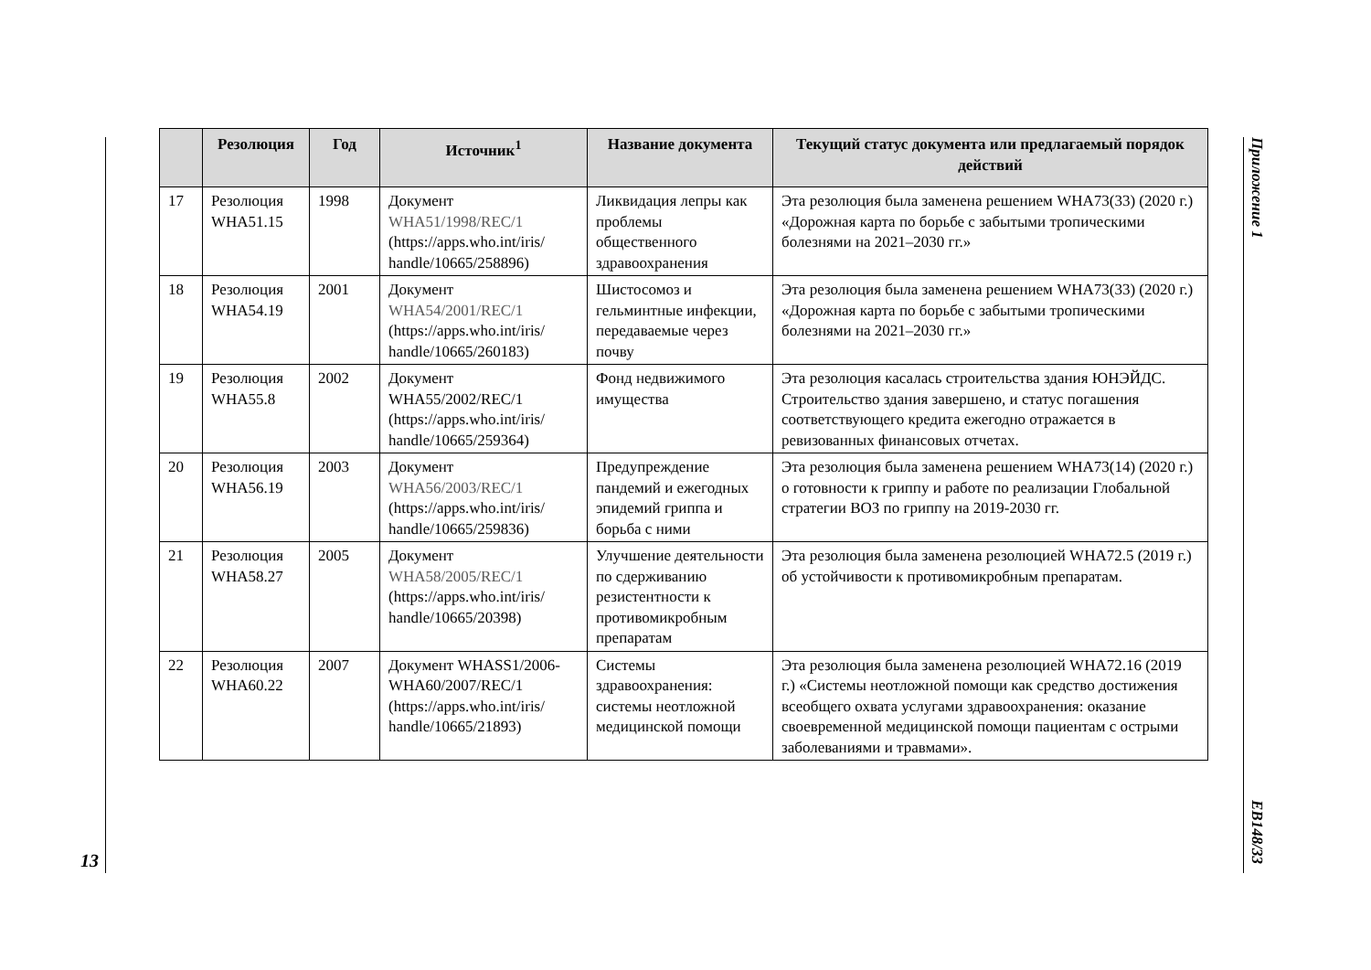Приложение 1
EB148/33
| | Резолюция | Год | Источник<sup>1</sup> | Название документа | Текущий статус документа или предлагаемый порядок действий |
| --- | --- | --- | --- | --- | --- |
| 17 | Резолюция WHA51.15 | 1998 | Документ WHA51/1998/REC/1 (https://apps.who.int/iris/ handle/10665/258896) | Ликвидация лепры как проблемы общественного здравоохранения | Эта резолюция была заменена решением WHA73(33) (2020 г.) «Дорожная карта по борьбе с забытыми тропическими болезнями на 2021–2030 гг.» |
| 18 | Резолюция WHA54.19 | 2001 | Документ WHA54/2001/REC/1 (https://apps.who.int/iris/ handle/10665/260183) | Шистосомоз и гельминтные инфекции, передаваемые через почву | Эта резолюция была заменена решением WHA73(33) (2020 г.) «Дорожная карта по борьбе с забытыми тропическими болезнями на 2021–2030 гг.» |
| 19 | Резолюция WHA55.8 | 2002 | Документ WHA55/2002/REC/1 (https://apps.who.int/iris/ handle/10665/259364) | Фонд недвижимого имущества | Эта резолюция касалась строительства здания ЮНЭЙДС. Строительство здания завершено, и статус погашения соответствующего кредита ежегодно отражается в ревизованных финансовых отчетах. |
| 20 | Резолюция WHA56.19 | 2003 | Документ WHA56/2003/REC/1 (https://apps.who.int/iris/ handle/10665/259836) | Предупреждение пандемий и ежегодных эпидемий гриппа и борьба с ними | Эта резолюция была заменена решением WHA73(14) (2020 г.) о готовности к гриппу и работе по реализации Глобальной стратегии ВОЗ по гриппу на 2019-2030 гг. |
| 21 | Резолюция WHA58.27 | 2005 | Документ WHA58/2005/REC/1 (https://apps.who.int/iris/ handle/10665/20398) | Улучшение деятельности по сдерживанию резистентности к противомикробным препаратам | Эта резолюция была заменена резолюцией WHA72.5 (2019 г.) об устойчивости к противомикробным препаратам. |
| 22 | Резолюция WHA60.22 | 2007 | Документ WHASS1/2006-WHA60/2007/REC/1 (https://apps.who.int/iris/ handle/10665/21893) | Системы здравоохранения: системы неотложной медицинской помощи | Эта резолюция была заменена резолюцией WHA72.16 (2019 г.) «Системы неотложной помощи как средство достижения всеобщего охвата услугами здравоохранения: оказание своевременной медицинской помощи пациентам с острыми заболеваниями и травмами». |
13